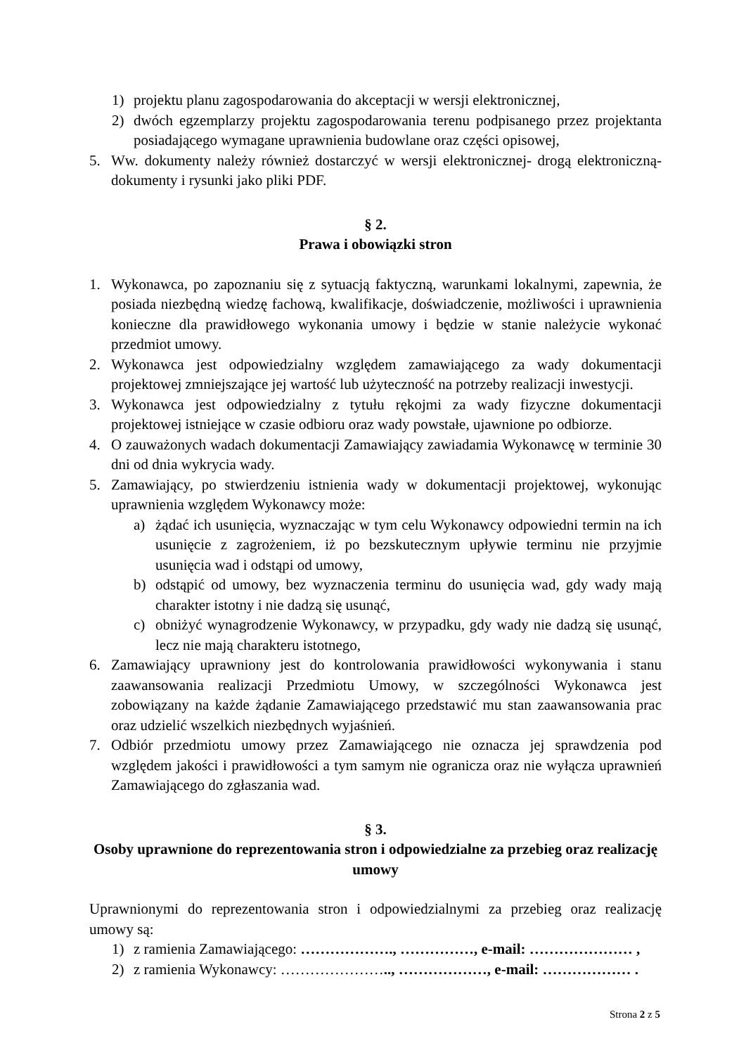1) projektu planu zagospodarowania do akceptacji w wersji elektronicznej,
2) dwóch egzemplarzy projektu zagospodarowania terenu podpisanego przez projektanta posiadającego wymagane uprawnienia budowlane oraz części opisowej,
5. Ww. dokumenty należy również dostarczyć w wersji elektronicznej- drogą elektroniczną- dokumenty i rysunki jako pliki PDF.
§ 2.
Prawa i obowiązki stron
1. Wykonawca, po zapoznaniu się z sytuacją faktyczną, warunkami lokalnymi, zapewnia, że posiada niezbędną wiedzę fachową, kwalifikacje, doświadczenie, możliwości i uprawnienia konieczne dla prawidłowego wykonania umowy i będzie w stanie należycie wykonać przedmiot umowy.
2. Wykonawca jest odpowiedzialny względem zamawiającego za wady dokumentacji projektowej zmniejszające jej wartość lub użyteczność na potrzeby realizacji inwestycji.
3. Wykonawca jest odpowiedzialny z tytułu rękojmi za wady fizyczne dokumentacji projektowej istniejące w czasie odbioru oraz wady powstałe, ujawnione po odbiorze.
4. O zauważonych wadach dokumentacji Zamawiający zawiadamia Wykonawcę w terminie 30 dni od dnia wykrycia wady.
5. Zamawiający, po stwierdzeniu istnienia wady w dokumentacji projektowej, wykonując uprawnienia względem Wykonawcy może:
a) żądać ich usunięcia, wyznaczając w tym celu Wykonawcy odpowiedni termin na ich usunięcie z zagrożeniem, iż po bezskutecznym upływie terminu nie przyjmie usunięcia wad i odstąpi od umowy,
b) odstąpić od umowy, bez wyznaczenia terminu do usunięcia wad, gdy wady mają charakter istotny i nie dadzą się usunąć,
c) obniżyć wynagrodzenie Wykonawcy, w przypadku, gdy wady nie dadzą się usunąć, lecz nie mają charakteru istotnego,
6. Zamawiający uprawniony jest do kontrolowania prawidłowości wykonywania i stanu zaawansowania realizacji Przedmiotu Umowy, w szczególności Wykonawca jest zobowiązany na każde żądanie Zamawiającego przedstawić mu stan zaawansowania prac oraz udzielić wszelkich niezbędnych wyjaśnień.
7. Odbiór przedmiotu umowy przez Zamawiającego nie oznacza jej sprawdzenia pod względem jakości i prawidłowości a tym samym nie ogranicza oraz nie wyłącza uprawnień Zamawiającego do zgłaszania wad.
§ 3.
Osoby uprawnione do reprezentowania stron i odpowiedzialne za przebieg oraz realizację umowy
Uprawnionymi do reprezentowania stron i odpowiedzialnymi za przebieg oraz realizację umowy są:
1) z ramienia Zamawiającego: ………………., ……………, e-mail: ………………… ,
2) z ramienia Wykonawcy: ………………….., ………………, e-mail: ……………… .
Strona 2 z 5